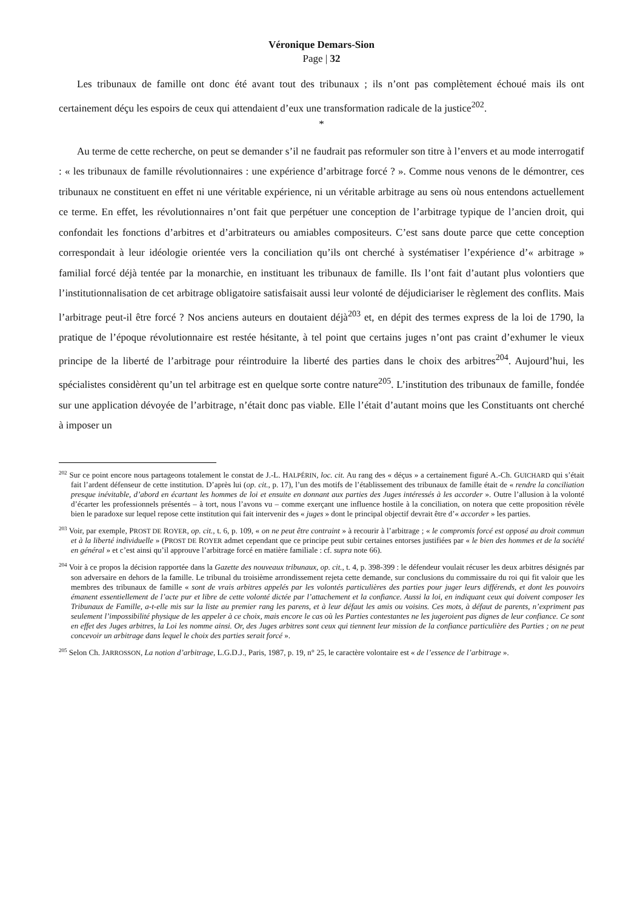Véronique Demars-Sion
Page | 32
Les tribunaux de famille ont donc été avant tout des tribunaux ; ils n’ont pas complètement échoué mais ils ont certainement déçu les espoirs de ceux qui attendaient d’eux une transformation radicale de la justice<sup>202</sup>.
*
Au terme de cette recherche, on peut se demander s’il ne faudrait pas reformuler son titre à l’envers et au mode interrogatif : « les tribunaux de famille révolutionnaires : une expérience d’arbitrage forcé ? ». Comme nous venons de le démontrer, ces tribunaux ne constituent en effet ni une véritable expérience, ni un véritable arbitrage au sens où nous entendons actuellement ce terme. En effet, les révolutionnaires n’ont fait que perpétuer une conception de l’arbitrage typique de l’ancien droit, qui confondait les fonctions d’arbitres et d’arbitrateurs ou amiables compositeurs. C’est sans doute parce que cette conception correspondait à leur idéologie orientée vers la conciliation qu’ils ont cherché à systématiser l’expérience d’« arbitrage » familial forcé déjà tentée par la monarchie, en instituant les tribunaux de famille. Ils l’ont fait d’autant plus volontiers que l’institutionnalisation de cet arbitrage obligatoire satisfaisait aussi leur volonté de déjudiciariser le règlement des conflits. Mais l’arbitrage peut-il être forcé ? Nos anciens auteurs en doutaient déjà<sup>203</sup> et, en dépit des termes express de la loi de 1790, la pratique de l’époque révolutionnaire est restée hésitante, à tel point que certains juges n’ont pas craint d’exhumer le vieux principe de la liberté de l’arbitrage pour réintroduire la liberté des parties dans le choix des arbitres<sup>204</sup>. Aujourd’hui, les spécialistes considèrent qu’un tel arbitrage est en quelque sorte contre nature<sup>205</sup>. L’institution des tribunaux de famille, fondée sur une application dévoyée de l’arbitrage, n’était donc pas viable. Elle l’était d’autant moins que les Constituants ont cherché à imposer un
<sup>202</sup> Sur ce point encore nous partageons totalement le constat de J.-L. HALPÉRIN, loc. cit. Au rang des « déçus » a certainement figuré A.-Ch. GUICHARD qui s’était fait l’ardent défenseur de cette institution. D’après lui (op. cit., p. 17), l’un des motifs de l’établissement des tribunaux de famille était de « rendre la conciliation presque inévitable, d’abord en écartant les hommes de loi et ensuite en donnant aux parties des Juges intéressés à les accorder ». Outre l’allusion à la volonté d’écarter les professionnels présentés – à tort, nous l’avons vu – comme exerçant une influence hostile à la conciliation, on notera que cette proposition révèle bien le paradoxe sur lequel repose cette institution qui fait intervenir des « juges » dont le principal objectif devrait être d’« accorder » les parties.
<sup>203</sup> Voir, par exemple, PROST DE ROYER, op. cit., t. 6, p. 109, « on ne peut être contraint » à recourir à l’arbitrage ; « le compromis forcé est opposé au droit commun et à la liberté individuelle » (PROST DE ROYER admet cependant que ce principe peut subir certaines entorses justifiées par « le bien des hommes et de la société en général » et c’est ainsi qu’il approuve l’arbitrage forcé en matière familiale : cf. supra note 66).
<sup>204</sup> Voir à ce propos la décision rapportée dans la Gazette des nouveaux tribunaux, op. cit., t. 4, p. 398-399 : le défendeur voulait récuser les deux arbitres désignés par son adversaire en dehors de la famille. Le tribunal du troisième arrondissement rejeta cette demande, sur conclusions du commissaire du roi qui fit valoir que les membres des tribunaux de famille « sont de vrais arbitres appelés par les volontés particulières des parties pour juger leurs différends, et dont les pouvoirs émanent essentiellement de l’acte pur et libre de cette volonté dictée par l’attachement et la confiance. Aussi la loi, en indiquant ceux qui doivent composer les Tribunaux de Famille, a-t-elle mis sur la liste au premier rang les parens, et à leur défaut les amis ou voisins. Ces mots, à défaut de parents, n’expriment pas seulement l’impossibilité physique de les appeler à ce choix, mais encore le cas où les Parties contestantes ne les jugeroient pas dignes de leur confiance. Ce sont en effet des Juges arbitres, la Loi les nomme ainsi. Or, des Juges arbitres sont ceux qui tiennent leur mission de la confiance particulière des Parties ; on ne peut concevoir un arbitrage dans lequel le choix des parties serait forcé ».
<sup>205</sup> Selon Ch. JARROSSON, La notion d’arbitrage, L.G.D.J., Paris, 1987, p. 19, n° 25, le caractère volontaire est « de l’essence de l’arbitrage ».